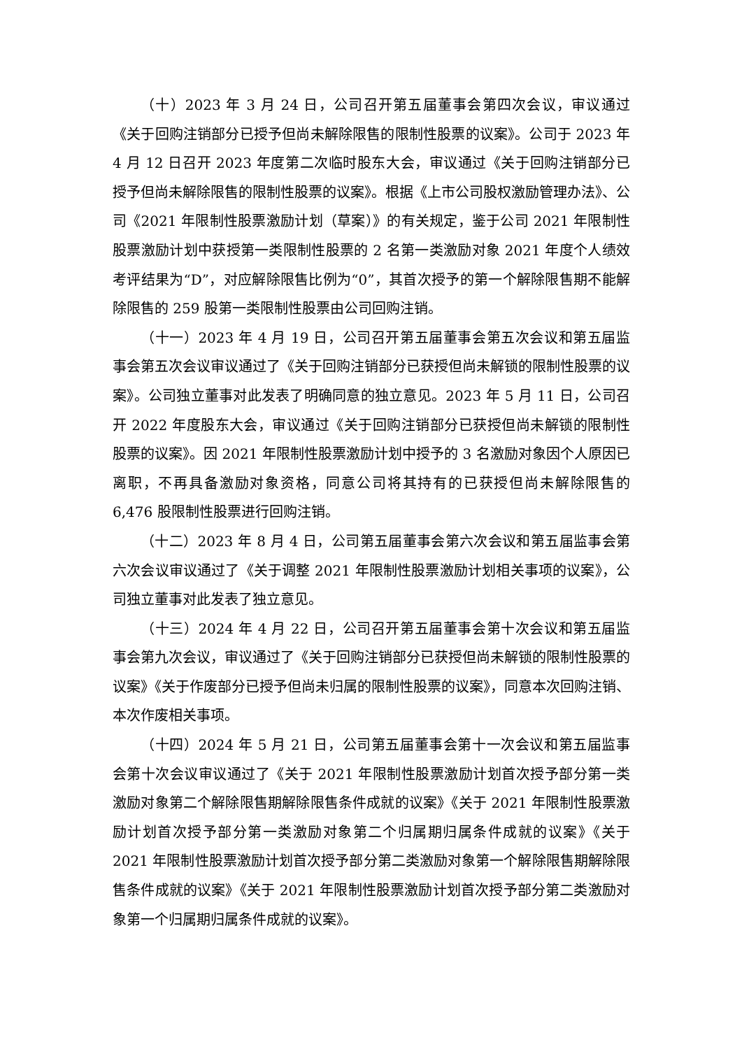（十）2023 年 3 月 24 日，公司召开第五届董事会第四次会议，审议通过《关于回购注销部分已授予但尚未解除限售的限制性股票的议案》。公司于 2023 年 4 月 12 日召开 2023 年度第二次临时股东大会，审议通过《关于回购注销部分已授予但尚未解除限售的限制性股票的议案》。根据《上市公司股权激励管理办法》、公司《2021 年限制性股票激励计划（草案）》的有关规定，鉴于公司 2021 年限制性股票激励计划中获授第一类限制性股票的 2 名第一类激励对象 2021 年度个人绩效考评结果为“D”，对应解除限售比例为“0”，其首次授予的第一个解除限售期不能解除限售的 259 股第一类限制性股票由公司回购注销。
（十一）2023 年 4 月 19 日，公司召开第五届董事会第五次会议和第五届监事会第五次会议审议通过了《关于回购注销部分已获授但尚未解锁的限制性股票的议案》。公司独立董事对此发表了明确同意的独立意见。2023 年 5 月 11 日，公司召开 2022 年度股东大会，审议通过《关于回购注销部分已获授但尚未解锁的限制性股票的议案》。因 2021 年限制性股票激励计划中授予的 3 名激励对象因个人原因已离职，不再具备激励对象资格，同意公司将其持有的已获授但尚未解除限售的 6,476 股限制性股票进行回购注销。
（十二）2023 年 8 月 4 日，公司第五届董事会第六次会议和第五届监事会第六次会议审议通过了《关于调整 2021 年限制性股票激励计划相关事项的议案》，公司独立董事对此发表了独立意见。
（十三）2024 年 4 月 22 日，公司召开第五届董事会第十次会议和第五届监事会第九次会议，审议通过了《关于回购注销部分已获授但尚未解锁的限制性股票的议案》《关于作废部分已授予但尚未归属的限制性股票的议案》，同意本次回购注销、本次作废相关事项。
（十四）2024 年 5 月 21 日，公司第五届董事会第十一次会议和第五届监事会第十次会议审议通过了《关于 2021 年限制性股票激励计划首次授予部分第一类激励对象第二个解除限售期解除限售条件成就的议案》《关于 2021 年限制性股票激励计划首次授予部分第一类激励对象第二个归属期归属条件成就的议案》《关于 2021 年限制性股票激励计划首次授予部分第二类激励对象第一个解除限售期解除限售条件成就的议案》《关于 2021 年限制性股票激励计划首次授予部分第二类激励对象第一个归属期归属条件成就的议案》。